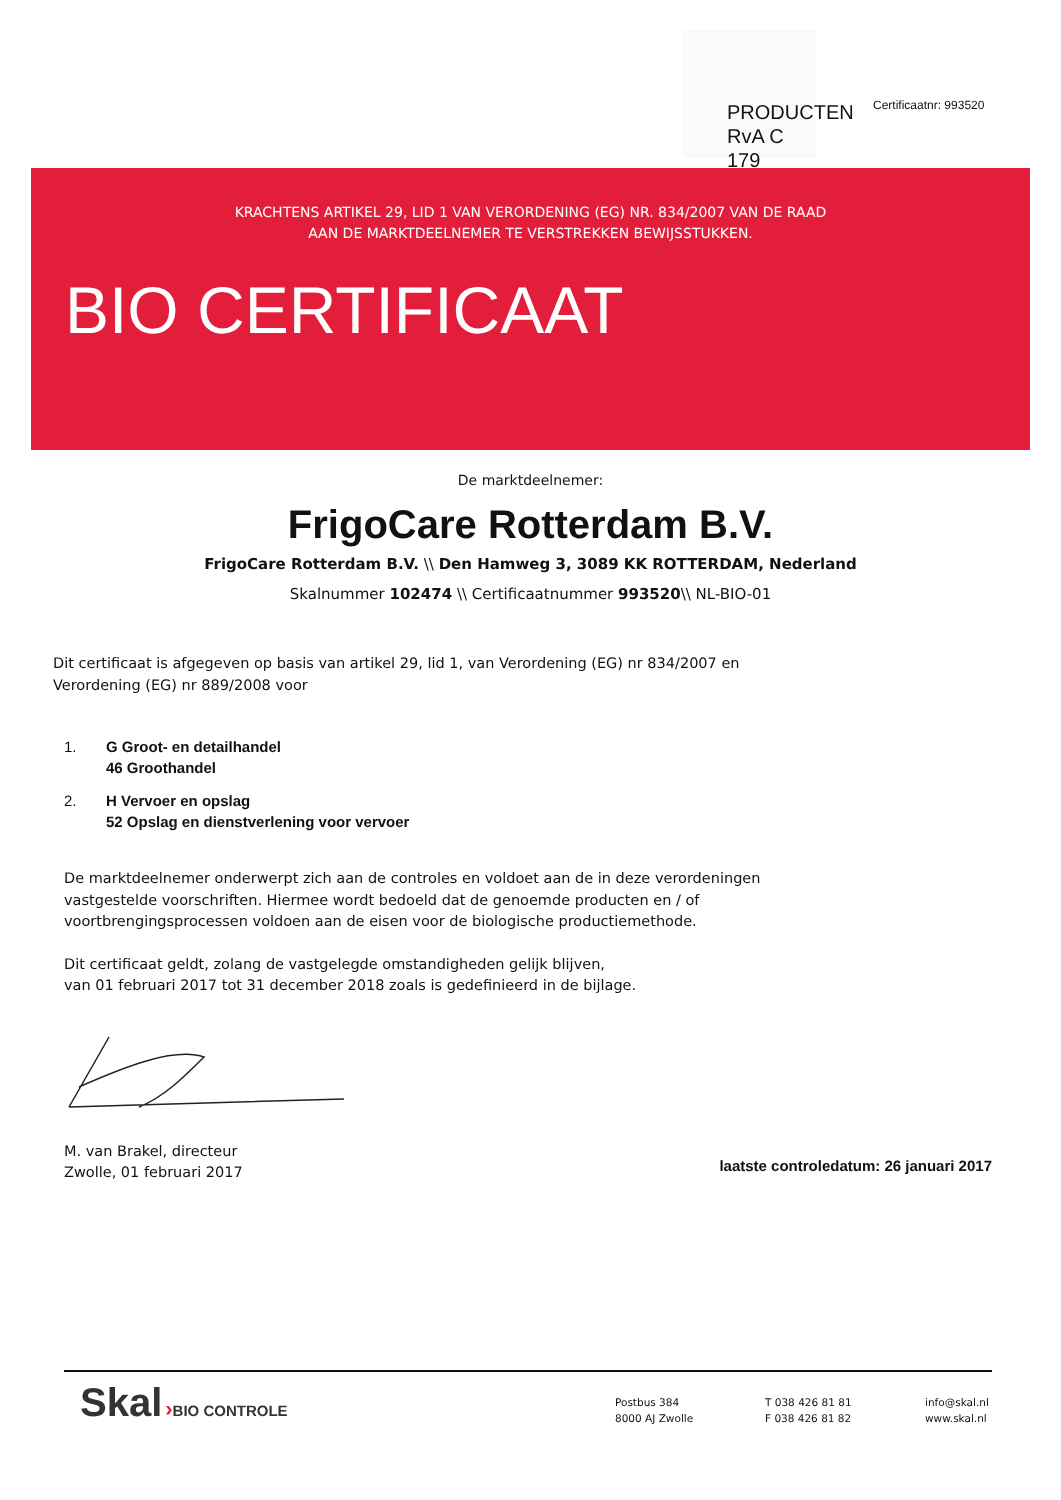PRODUCTEN
RvA C 179
Certificaatnr: 993520
KRACHTENS ARTIKEL 29, LID 1 VAN VERORDENING (EG) NR. 834/2007 VAN DE RAAD
AAN DE MARKTDEELNEMER TE VERSTREKKEN BEWIJSSTUKKEN.
BIO CERTIFICAAT
De marktdeelnemer:
FrigoCare Rotterdam B.V.
FrigoCare Rotterdam B.V. \\ Den Hamweg 3, 3089 KK ROTTERDAM, Nederland
Skalnummer 102474 \\ Certificaatnummer 993520\\ NL-BIO-01
Dit certificaat is afgegeven op basis van artikel 29, lid 1, van Verordening (EG) nr 834/2007 en
Verordening (EG) nr 889/2008 voor
1. G Groot- en detailhandel
46 Groothandel
2. H Vervoer en opslag
52 Opslag en dienstverlening voor vervoer
De marktdeelnemer onderwerpt zich aan de controles en voldoet aan de in deze verordeningen
vastgestelde voorschriften. Hiermee wordt bedoeld dat de genoemde producten en / of
voortbrengingsprocessen voldoen aan de eisen voor de biologische productiemethode.
Dit certificaat geldt, zolang de vastgelegde omstandigheden gelijk blijven,
van 01 februari 2017 tot 31 december 2018 zoals is gedefinieerd in de bijlage.
M. van Brakel, directeur
Zwolle, 01 februari 2017
laatste controledatum: 26 januari 2017
Skal ›BIO CONTROLE
Postbus 384
8000 AJ Zwolle
T 038 426 81 81
F 038 426 81 82
info@skal.nl
www.skal.nl